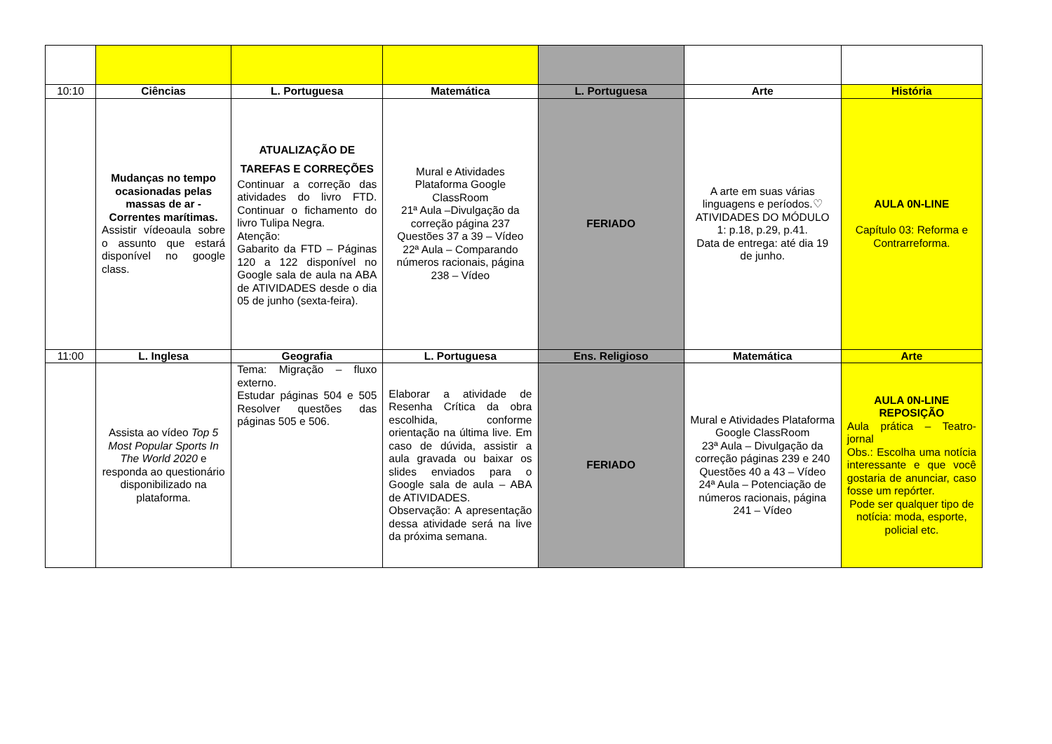| 10:10 | Ciências | L. Portuguesa | Matemática | L. Portuguesa | Arte | História |
| | Mudanças no tempo ocasionadas pelas massas de ar - Correntes marítimas. Assistir vídeoaula sobre o assunto que estará disponível no google class. | ATUALIZAÇÃO DE TAREFAS E CORREÇÕES Continuar a correção das atividades do livro FTD. Continuar o fichamento do livro Tulipa Negra. Atenção: Gabarito da FTD – Páginas 120 a 122 disponível no Google sala de aula na ABA de ATIVIDADES desde o dia 05 de junho (sexta-feira). | Mural e Atividades Plataforma Google ClassRoom 21ª Aula –Divulgação da correção página 237 Questões 37 a 39 – Vídeo 22ª Aula – Comparando números racionais, página 238 – Vídeo | FERIADO | A arte em suas várias linguagens e períodos.♡ ATIVIDADES DO MÓDULO 1: p.18, p.29, p.41. Data de entrega: até dia 19 de junho. | AULA 0N-LINE Capítulo 03: Reforma e Contrarreforma. |
| 11:00 | L. Inglesa | Geografia | L. Portuguesa | Ens. Religioso | Matemática | Arte |
| | Assista ao vídeo Top 5 Most Popular Sports In The World 2020 e responda ao questionário disponibilizado na plataforma. | Tema: Migração – fluxo externo. Estudar páginas 504 e 505 Resolver questões das páginas 505 e 506. | Elaborar a atividade de Resenha Crítica da obra escolhida, conforme orientação na última live. Em caso de dúvida, assistir a aula gravada ou baixar os slides enviados para o Google sala de aula – ABA de ATIVIDADES. Observação: A apresentação dessa atividade será na live da próxima semana. | FERIADO | Mural e Atividades Plataforma Google ClassRoom 23ª Aula – Divulgação da correção páginas 239 e 240 Questões 40 a 43 – Vídeo 24ª Aula – Potenciação de números racionais, página 241 – Vídeo | AULA 0N-LINE REPOSIÇÃO Aula prática – Teatro-jornal Obs.: Escolha uma notícia interessante e que você gostaria de anunciar, caso fosse um repórter. Pode ser qualquer tipo de notícia: moda, esporte, policial etc. |